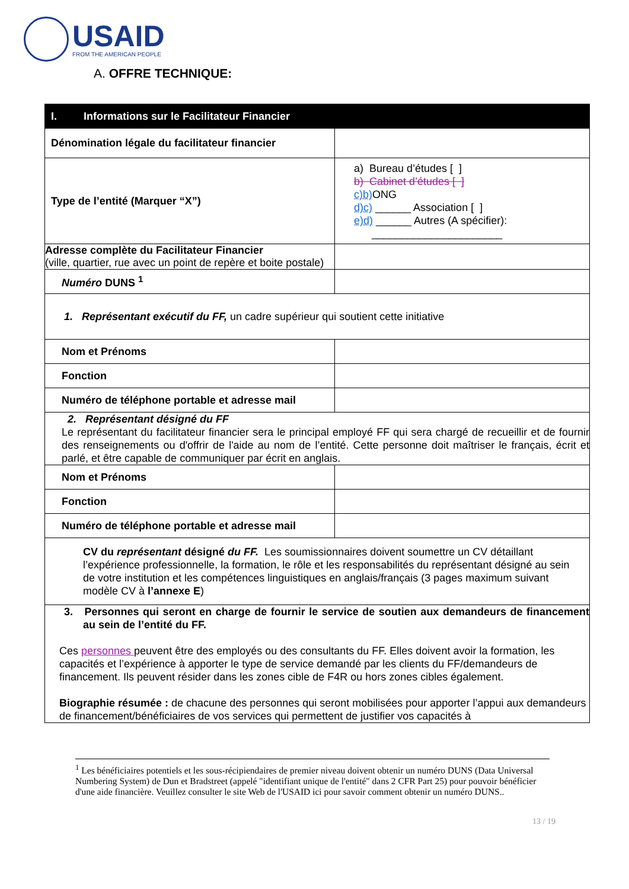USAID
FROM THE AMERICAN PEOPLE
A. OFFRE TECHNIQUE:
| I. Informations sur le Facilitateur Financier | |
| --- | --- |
| Dénomination légale du facilitateur financier | |
| Type de l’entité (Marquer “X”) | a) Bureau d’études [ ] b) Cabinet d’études [ ] c) b) ONG d) c) ______ Association [ ] e) d) ______ Autres (A spécifier): ______________________ |
| Adresse complète du Facilitateur Financier (ville, quartier, rue avec un point de repère et boite postale) | |
| Numéro DUNS <sup>1</sup> | |
| 1. Représentant exécutif du FF, un cadre supérieur qui soutient cette initiative | |
| Nom et Prénoms | |
| Fonction | |
| Numéro de téléphone portable et adresse mail | |
| 2. Représentant désigné du FF Le représentant du facilitateur financier sera le principal employé FF qui sera chargé de recueillir et de fournir des renseignements ou d'offrir de l'aide au nom de l’entité. Cette personne doit maîtriser le français, écrit et parlé, et être capable de communiquer par écrit en anglais. | |
| Nom et Prénoms | |
| Fonction | |
| Numéro de téléphone portable et adresse mail | |
| CV du représentant désigné du FF. Les soumissionnaires doivent soumettre un CV détaillant l’expérience professionnelle, la formation, le rôle et les responsabilités du représentant désigné au sein de votre institution et les compétences linguistiques en anglais/français (3 pages maximum suivant modèle CV à l’annexe E ) | |
| 3. Personnes qui seront en charge de fournir le service de soutien aux demandeurs de financement au sein de l’entité du FF. Ces personnes peuvent être des employés ou des consultants du FF. Elles doivent avoir la formation, les capacités et l’expérience à apporter le type de service demandé par les clients du FF/demandeurs de financement. Ils peuvent résider dans les zones cible de F4R ou hors zones cibles également. Biographie résumée : de chacune des personnes qui seront mobilisées pour apporter l’appui aux demandeurs de financement/bénéficiaires de vos services qui permettent de justifier vos capacités à | |
<sup>1</sup> Les bénéficiaires potentiels et les sous-récipiendaires de premier niveau doivent obtenir un numéro DUNS (Data Universal Numbering System) de Dun et Bradstreet (appelé "identifiant unique de l'entité" dans 2 CFR Part 25) pour pouvoir bénéficier d'une aide financière. Veuillez consulter le site Web de l'USAID ici pour savoir comment obtenir un numéro DUNS..
13 / 19